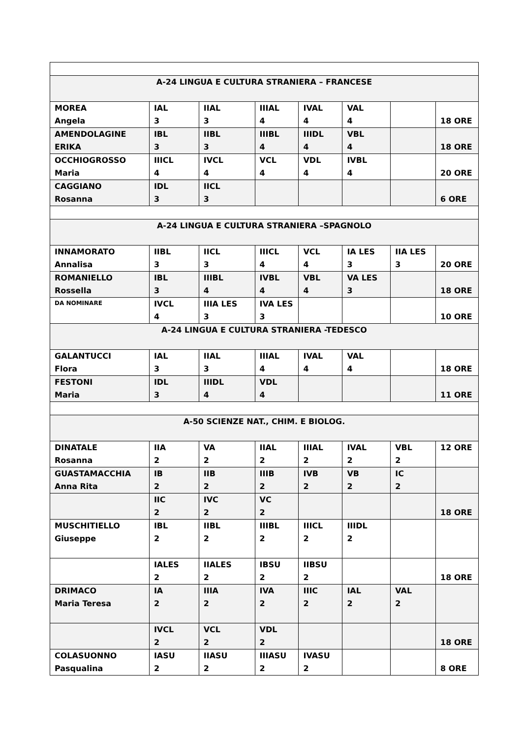| A-24 LINGUA E CULTURA STRANIERA – FRANCESE | | | | | | | |
| MOREA Angela | IAL 3 | IIAL 3 | IIIAL 4 | IVAL 4 | VAL 4 | | 18 ORE |
| AMENDOLAGINE ERIKA | IBL 3 | IIBL 3 | IIIBL 4 | IIIDL 4 | VBL 4 | | 18 ORE |
| OCCHIOGROSSO Maria | IIICL 4 | IVCL 4 | VCL 4 | VDL 4 | IVBL 4 | | 20 ORE |
| CAGGIANO Rosanna | IDL 3 | IICL 3 | | | | | 6 ORE |
| A-24 LINGUA E CULTURA STRANIERA –SPAGNOLO | | | | | | | |
| INNAMORATO Annalisa | IIBL 3 | IICL 3 | IIICL 4 | VCL 4 | IA LES 3 | IIA LES 3 | 20 ORE |
| ROMANIELLO Rossella | IBL 3 | IIIBL 4 | IVBL 4 | VBL 4 | VA LES 3 | | 18 ORE |
| DA NOMINARE | IVCL 4 | IIIA LES 3 | IVA LES 3 | | | | 10 ORE |
| A-24 LINGUA E CULTURA STRANIERA -TEDESCO | | | | | | | |
| GALANTUCCI Flora | IAL 3 | IIAL 3 | IIIAL 4 | IVAL 4 | VAL 4 | | 18 ORE |
| FESTONI Maria | IDL 3 | IIIDL 4 | VDL 4 | | | | 11 ORE |
| A-50 SCIENZE NAT., CHIM. E BIOLOG. | | | | | | | |
| DINATALE Rosanna | IIA 2 | VA 2 | IIAL 2 | IIIAL 2 | IVAL 2 | VBL 2 | 12 ORE |
| GUASTAMACCHIA Anna Rita | IB 2 | IIB 2 | IIIB 2 | IVB 2 | VB 2 | IC 2 | |
| | IIC 2 | IVC 2 | VC 2 | | | | 18 ORE |
| MUSCHITIELLO Giuseppe | IBL 2 | IIBL 2 | IIIBL 2 | IIICL 2 | IIIDL 2 | | |
| | IALES 2 | IIALES 2 | IBSU 2 | IIBSU 2 | | | 18 ORE |
| DRIMACO Maria Teresa | IA 2 | IIIA 2 | IVA 2 | IIIC 2 | IAL 2 | VAL 2 | |
| | IVCL 2 | VCL 2 | VDL 2 | | | | 18 ORE |
| COLASUONNO Pasqualina | IASU 2 | IIASU 2 | IIIASU 2 | IVASU 2 | | | 8 ORE |